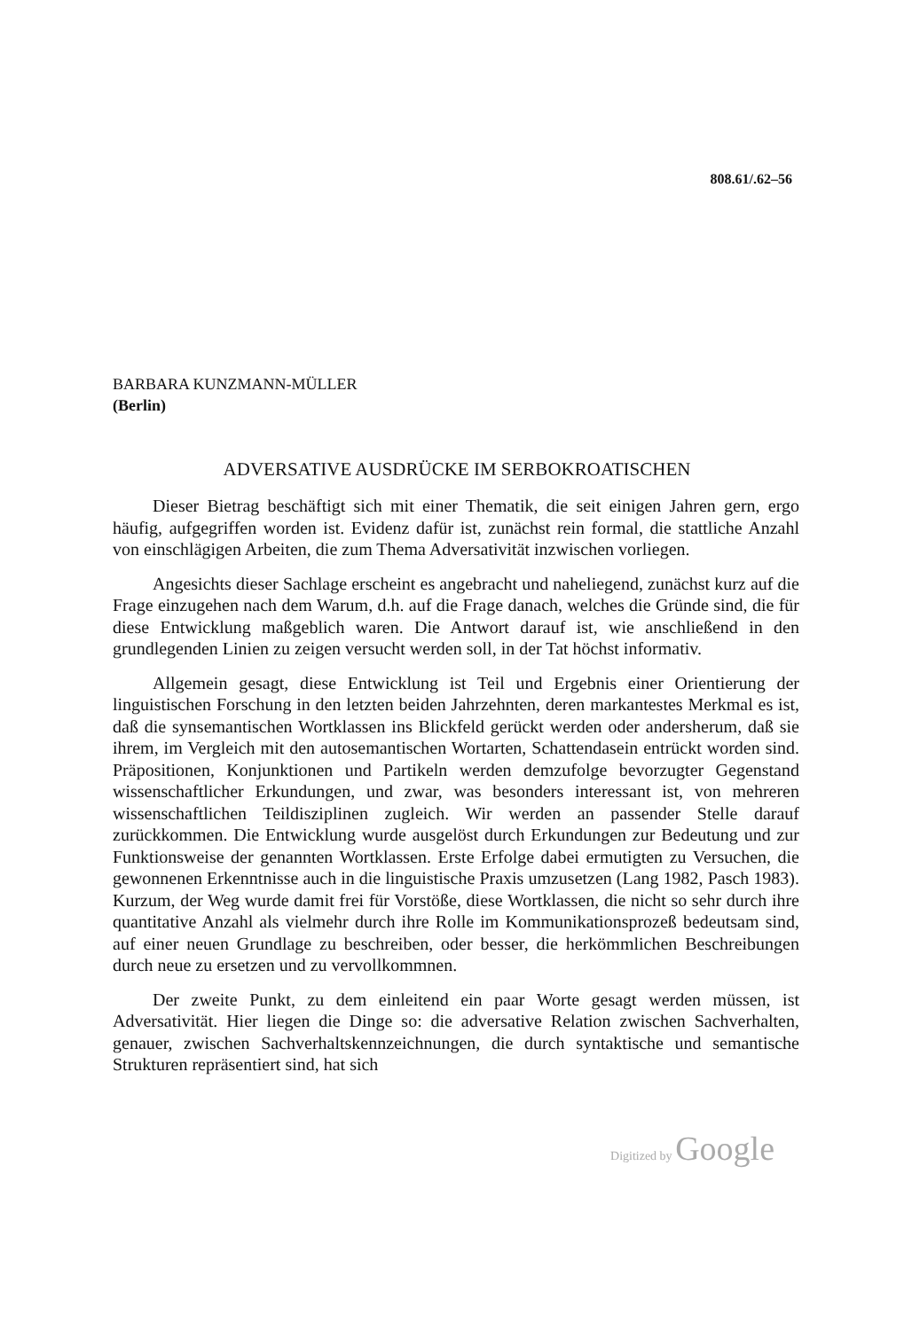808.61/.62–56
BARBARA KUNZMANN-MÜLLER
(Berlin)
ADVERSATIVE AUSDRÜCKE IM SERBOKROATISCHEN
Dieser Bietrag beschäftigt sich mit einer Thematik, die seit einigen Jahren gern, ergo häufig, aufgegriffen worden ist. Evidenz dafür ist, zunächst rein formal, die stattliche Anzahl von einschlägigen Arbeiten, die zum Thema Adversativität inzwischen vorliegen.
Angesichts dieser Sachlage erscheint es angebracht und naheliegend, zunächst kurz auf die Frage einzugehen nach dem Warum, d.h. auf die Frage danach, welches die Gründe sind, die für diese Entwicklung maßgeblich waren. Die Antwort darauf ist, wie anschließend in den grundlegenden Linien zu zeigen versucht werden soll, in der Tat höchst informativ.
Allgemein gesagt, diese Entwicklung ist Teil und Ergebnis einer Orientierung der linguistischen Forschung in den letzten beiden Jahrzehnten, deren markantestes Merkmal es ist, daß die synsemantischen Wortklassen ins Blickfeld gerückt werden oder andersherum, daß sie ihrem, im Vergleich mit den autosemantischen Wortarten, Schattendasein entrückt worden sind. Präpositionen, Konjunktionen und Partikeln werden demzufolge bevorzugter Gegenstand wissenschaftlicher Erkundungen, und zwar, was besonders interessant ist, von mehreren wissenschaftlichen Teildisziplinen zugleich. Wir werden an passender Stelle darauf zurückkommen. Die Entwicklung wurde ausgelöst durch Erkundungen zur Bedeutung und zur Funktionsweise der genannten Wortklassen. Erste Erfolge dabei ermutigten zu Versuchen, die gewonnenen Erkenntnisse auch in die linguistische Praxis umzusetzen (Lang 1982, Pasch 1983). Kurzum, der Weg wurde damit frei für Vorstöße, diese Wortklassen, die nicht so sehr durch ihre quantitative Anzahl als vielmehr durch ihre Rolle im Kommunikationsprozeß bedeutsam sind, auf einer neuen Grundlage zu beschreiben, oder besser, die herkömmlichen Beschreibungen durch neue zu ersetzen und zu vervollkommnen.
Der zweite Punkt, zu dem einleitend ein paar Worte gesagt werden müssen, ist Adversativität. Hier liegen die Dinge so: die adversative Relation zwischen Sachverhalten, genauer, zwischen Sachverhaltskennzeichnungen, die durch syntaktische und semantische Strukturen repräsentiert sind, hat sich
Digitized by Google